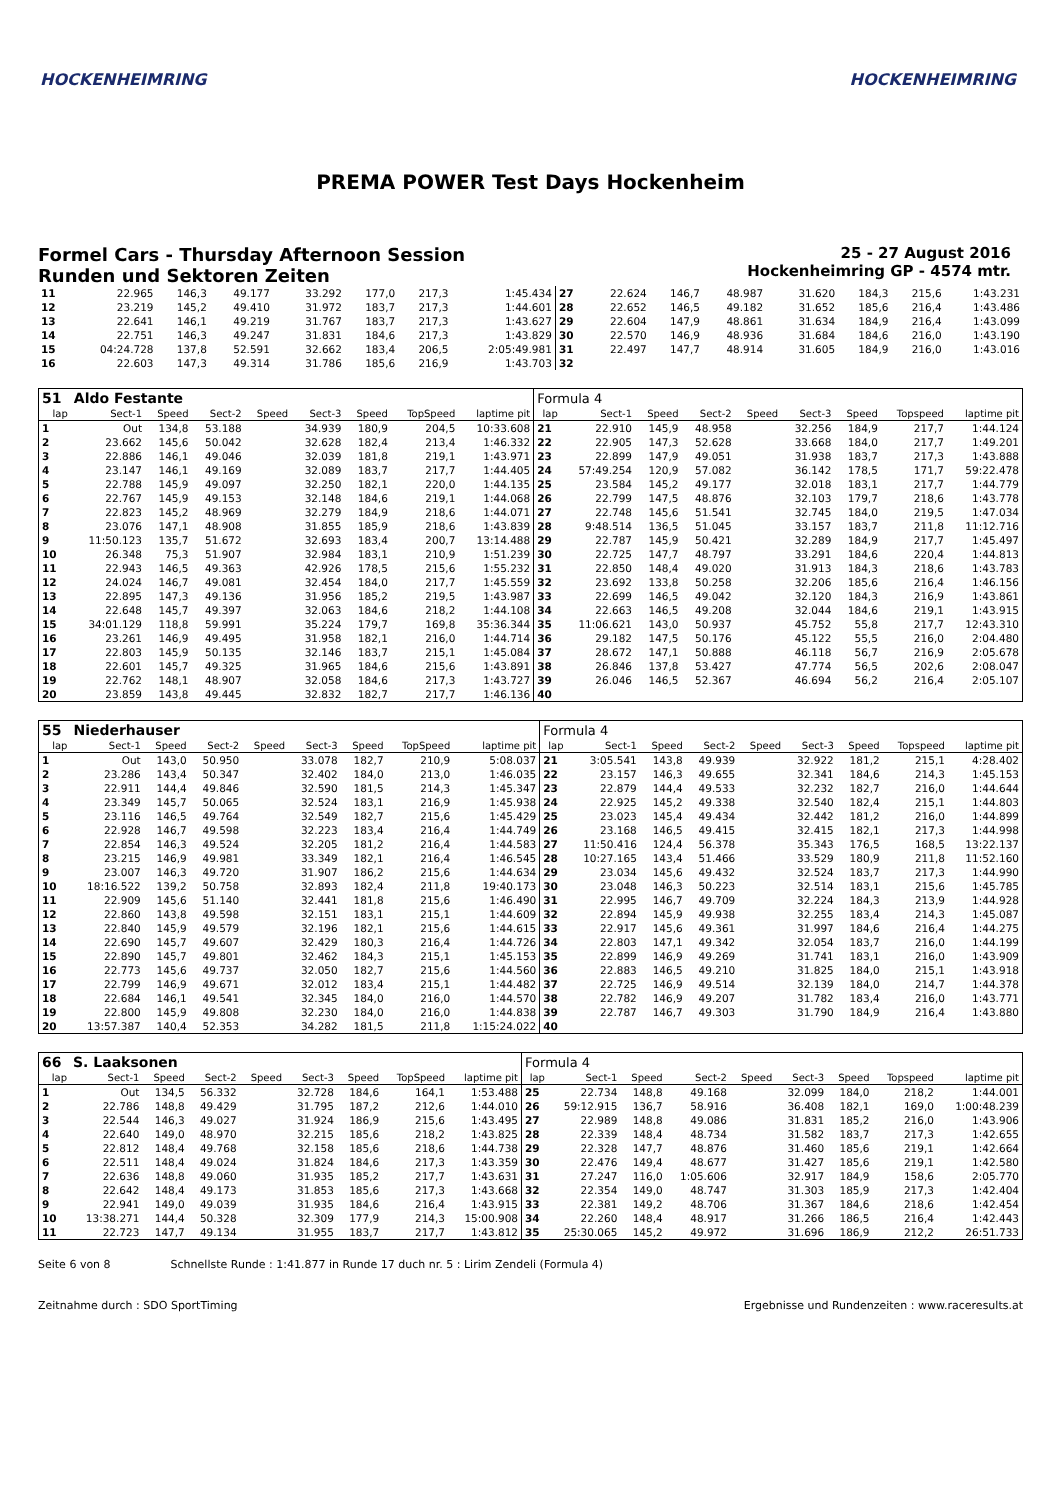HOCKENHEIMRING HOCKENHEIMRING
PREMA POWER Test Days Hockenheim
Formel Cars - Thursday Afternoon Session
Runden und Sektoren Zeiten
25 - 27 August 2016
Hockenheimring GP - 4574 mtr.
| 11 | 22.965 | 146,3 | 49.177 | | 33.292 | 177,0 | 217,3 | 1:45.434 | 27 | 22.624 | 146,7 | 48.987 | | 31.620 | 184,3 | 215,6 | 1:43.231 |
| 12 | 23.219 | 145,2 | 49.410 | | 31.972 | 183,7 | 217,3 | 1:44.601 | 28 | 22.652 | 146,5 | 49.182 | | 31.652 | 185,6 | 216,4 | 1:43.486 |
| 13 | 22.641 | 146,1 | 49.219 | | 31.767 | 183,7 | 217,3 | 1:43.627 | 29 | 22.604 | 147,9 | 48.861 | | 31.634 | 184,9 | 216,4 | 1:43.099 |
| 14 | 22.751 | 146,3 | 49.247 | | 31.831 | 184,6 | 217,3 | 1:43.829 | 30 | 22.570 | 146,9 | 48.936 | | 31.684 | 184,6 | 216,0 | 1:43.190 |
| 15 | 04:24.728 | 137,8 | 52.591 | | 32.662 | 183,4 | 206,5 | 2:05:49.981 | 31 | 22.497 | 147,7 | 48.914 | | 31.605 | 184,9 | 216,0 | 1:43.016 |
| 16 | 22.603 | 147,3 | 49.314 | | 31.786 | 185,6 | 216,9 | 1:43.703 | 32 | | | | | | | | |
| 51 | Aldo Festante | | | | | | | | Formula 4 | | | | | | | | |
| lap | Sect-1 | Speed | Sect-2 | Speed | Sect-3 | Speed | TopSpeed | laptime pit | lap | Sect-1 | Speed | Sect-2 | Speed | Sect-3 | Speed | Topspeed | laptime pit |
| 1 | Out | 134,8 | 53.188 | | 34.939 | 180,9 | 204,5 | 10:33.608 | 21 | 22.910 | 145,9 | 48.958 | | 32.256 | 184,9 | 217,7 | 1:44.124 |
| 2 | 23.662 | 145,6 | 50.042 | | 32.628 | 182,4 | 213,4 | 1:46.332 | 22 | 22.905 | 147,3 | 52.628 | | 33.668 | 184,0 | 217,7 | 1:49.201 |
| 3 | 22.886 | 146,1 | 49.046 | | 32.039 | 181,8 | 219,1 | 1:43.971 | 23 | 22.899 | 147,9 | 49.051 | | 31.938 | 183,7 | 217,3 | 1:43.888 |
| 4 | 23.147 | 146,1 | 49.169 | | 32.089 | 183,7 | 217,7 | 1:44.405 | 24 | 57:49.254 | 120,9 | 57.082 | | 36.142 | 178,5 | 171,7 | 59:22.478 |
| 5 | 22.788 | 145,9 | 49.097 | | 32.250 | 182,1 | 220,0 | 1:44.135 | 25 | 23.584 | 145,2 | 49.177 | | 32.018 | 183,1 | 217,7 | 1:44.779 |
| 6 | 22.767 | 145,9 | 49.153 | | 32.148 | 184,6 | 219,1 | 1:44.068 | 26 | 22.799 | 147,5 | 48.876 | | 32.103 | 179,7 | 218,6 | 1:43.778 |
| 7 | 22.823 | 145,2 | 48.969 | | 32.279 | 184,9 | 218,6 | 1:44.071 | 27 | 22.748 | 145,6 | 51.541 | | 32.745 | 184,0 | 219,5 | 1:47.034 |
| 8 | 23.076 | 147,1 | 48.908 | | 31.855 | 185,9 | 218,6 | 1:43.839 | 28 | 9:48.514 | 136,5 | 51.045 | | 33.157 | 183,7 | 211,8 | 11:12.716 |
| 9 | 11:50.123 | 135,7 | 51.672 | | 32.693 | 183,4 | 200,7 | 13:14.488 | 29 | 22.787 | 145,9 | 50.421 | | 32.289 | 184,9 | 217,7 | 1:45.497 |
| 10 | 26.348 | 75,3 | 51.907 | | 32.984 | 183,1 | 210,9 | 1:51.239 | 30 | 22.725 | 147,7 | 48.797 | | 33.291 | 184,6 | 220,4 | 1:44.813 |
| 11 | 22.943 | 146,5 | 49.363 | | 42.926 | 178,5 | 215,6 | 1:55.232 | 31 | 22.850 | 148,4 | 49.020 | | 31.913 | 184,3 | 218,6 | 1:43.783 |
| 12 | 24.024 | 146,7 | 49.081 | | 32.454 | 184,0 | 217,7 | 1:45.559 | 32 | 23.692 | 133,8 | 50.258 | | 32.206 | 185,6 | 216,4 | 1:46.156 |
| 13 | 22.895 | 147,3 | 49.136 | | 31.956 | 185,2 | 219,5 | 1:43.987 | 33 | 22.699 | 146,5 | 49.042 | | 32.120 | 184,3 | 216,9 | 1:43.861 |
| 14 | 22.648 | 145,7 | 49.397 | | 32.063 | 184,6 | 218,2 | 1:44.108 | 34 | 22.663 | 146,5 | 49.208 | | 32.044 | 184,6 | 219,1 | 1:43.915 |
| 15 | 34:01.129 | 118,8 | 59.991 | | 35.224 | 179,7 | 169,8 | 35:36.344 | 35 | 11:06.621 | 143,0 | 50.937 | | 45.752 | 55,8 | 217,7 | 12:43.310 |
| 16 | 23.261 | 146,9 | 49.495 | | 31.958 | 182,1 | 216,0 | 1:44.714 | 36 | 29.182 | 147,5 | 50.176 | | 45.122 | 55,5 | 216,0 | 2:04.480 |
| 17 | 22.803 | 145,9 | 50.135 | | 32.146 | 183,7 | 215,1 | 1:45.084 | 37 | 28.672 | 147,1 | 50.888 | | 46.118 | 56,7 | 216,9 | 2:05.678 |
| 18 | 22.601 | 145,7 | 49.325 | | 31.965 | 184,6 | 215,6 | 1:43.891 | 38 | 26.846 | 137,8 | 53.427 | | 47.774 | 56,5 | 202,6 | 2:08.047 |
| 19 | 22.762 | 148,1 | 48.907 | | 32.058 | 184,6 | 217,3 | 1:43.727 | 39 | 26.046 | 146,5 | 52.367 | | 46.694 | 56,2 | 216,4 | 2:05.107 |
| 20 | 23.859 | 143,8 | 49.445 | | 32.832 | 182,7 | 217,7 | 1:46.136 | 40 | | | | | | | | |
| 55 | Niederhauser | | | | | | | | Formula 4 | | | | | | | | |
| lap | Sect-1 | Speed | Sect-2 | Speed | Sect-3 | Speed | TopSpeed | laptime pit | lap | Sect-1 | Speed | Sect-2 | Speed | Sect-3 | Speed | Topspeed | laptime pit |
| 1 | Out | 143,0 | 50.950 | | 33.078 | 182,7 | 210,9 | 5:08.037 | 21 | 3:05.541 | 143,8 | 49.939 | | 32.922 | 181,2 | 215,1 | 4:28.402 |
| 2 | 23.286 | 143,4 | 50.347 | | 32.402 | 184,0 | 213,0 | 1:46.035 | 22 | 23.157 | 146,3 | 49.655 | | 32.341 | 184,6 | 214,3 | 1:45.153 |
| 3 | 22.911 | 144,4 | 49.846 | | 32.590 | 181,5 | 214,3 | 1:45.347 | 23 | 22.879 | 144,4 | 49.533 | | 32.232 | 182,7 | 216,0 | 1:44.644 |
| 4 | 23.349 | 145,7 | 50.065 | | 32.524 | 183,1 | 216,9 | 1:45.938 | 24 | 22.925 | 145,2 | 49.338 | | 32.540 | 182,4 | 215,1 | 1:44.803 |
| 5 | 23.116 | 146,5 | 49.764 | | 32.549 | 182,7 | 215,6 | 1:45.429 | 25 | 23.023 | 145,4 | 49.434 | | 32.442 | 181,2 | 216,0 | 1:44.899 |
| 6 | 22.928 | 146,7 | 49.598 | | 32.223 | 183,4 | 216,4 | 1:44.749 | 26 | 23.168 | 146,5 | 49.415 | | 32.415 | 182,1 | 217,3 | 1:44.998 |
| 7 | 22.854 | 146,3 | 49.524 | | 32.205 | 181,2 | 216,4 | 1:44.583 | 27 | 11:50.416 | 124,4 | 56.378 | | 35.343 | 176,5 | 168,5 | 13:22.137 |
| 8 | 23.215 | 146,9 | 49.981 | | 33.349 | 182,1 | 216,4 | 1:46.545 | 28 | 10:27.165 | 143,4 | 51.466 | | 33.529 | 180,9 | 211,8 | 11:52.160 |
| 9 | 23.007 | 146,3 | 49.720 | | 31.907 | 186,2 | 215,6 | 1:44.634 | 29 | 23.034 | 145,6 | 49.432 | | 32.524 | 183,7 | 217,3 | 1:44.990 |
| 10 | 18:16.522 | 139,2 | 50.758 | | 32.893 | 182,4 | 211,8 | 19:40.173 | 30 | 23.048 | 146,3 | 50.223 | | 32.514 | 183,1 | 215,6 | 1:45.785 |
| 11 | 22.909 | 145,6 | 51.140 | | 32.441 | 181,8 | 215,6 | 1:46.490 | 31 | 22.995 | 146,7 | 49.709 | | 32.224 | 184,3 | 213,9 | 1:44.928 |
| 12 | 22.860 | 143,8 | 49.598 | | 32.151 | 183,1 | 215,1 | 1:44.609 | 32 | 22.894 | 145,9 | 49.938 | | 32.255 | 183,4 | 214,3 | 1:45.087 |
| 13 | 22.840 | 145,9 | 49.579 | | 32.196 | 182,1 | 215,6 | 1:44.615 | 33 | 22.917 | 145,6 | 49.361 | | 31.997 | 184,6 | 216,4 | 1:44.275 |
| 14 | 22.690 | 145,7 | 49.607 | | 32.429 | 180,3 | 216,4 | 1:44.726 | 34 | 22.803 | 147,1 | 49.342 | | 32.054 | 183,7 | 216,0 | 1:44.199 |
| 15 | 22.890 | 145,7 | 49.801 | | 32.462 | 184,3 | 215,1 | 1:45.153 | 35 | 22.899 | 146,9 | 49.269 | | 31.741 | 183,1 | 216,0 | 1:43.909 |
| 16 | 22.773 | 145,6 | 49.737 | | 32.050 | 182,7 | 215,6 | 1:44.560 | 36 | 22.883 | 146,5 | 49.210 | | 31.825 | 184,0 | 215,1 | 1:43.918 |
| 17 | 22.799 | 146,9 | 49.671 | | 32.012 | 183,4 | 215,1 | 1:44.482 | 37 | 22.725 | 146,9 | 49.514 | | 32.139 | 184,0 | 214,7 | 1:44.378 |
| 18 | 22.684 | 146,1 | 49.541 | | 32.345 | 184,0 | 216,0 | 1:44.570 | 38 | 22.782 | 146,9 | 49.207 | | 31.782 | 183,4 | 216,0 | 1:43.771 |
| 19 | 22.800 | 145,9 | 49.808 | | 32.230 | 184,0 | 216,0 | 1:44.838 | 39 | 22.787 | 146,7 | 49.303 | | 31.790 | 184,9 | 216,4 | 1:43.880 |
| 20 | 13:57.387 | 140,4 | 52.353 | | 34.282 | 181,5 | 211,8 | 1:15:24.022 | 40 | | | | | | | | |
| 66 | S. Laaksonen | | | | | | | | Formula 4 | | | | | | | | |
| lap | Sect-1 | Speed | Sect-2 | Speed | Sect-3 | Speed | TopSpeed | laptime pit | lap | Sect-1 | Speed | Sect-2 | Speed | Sect-3 | Speed | Topspeed | laptime pit |
| 1 | Out | 134,5 | 56.332 | | 32.728 | 184,6 | 164,1 | 1:53.488 | 25 | 22.734 | 148,8 | 49.168 | | 32.099 | 184,0 | 218,2 | 1:44.001 |
| 2 | 22.786 | 148,8 | 49.429 | | 31.795 | 187,2 | 212,6 | 1:44.010 | 26 | 59:12.915 | 136,7 | 58.916 | | 36.408 | 182,1 | 169,0 | 1:00:48.239 |
| 3 | 22.544 | 146,3 | 49.027 | | 31.924 | 186,9 | 215,6 | 1:43.495 | 27 | 22.989 | 148,8 | 49.086 | | 31.831 | 185,2 | 216,0 | 1:43.906 |
| 4 | 22.640 | 149,0 | 48.970 | | 32.215 | 185,6 | 218,2 | 1:43.825 | 28 | 22.339 | 148,4 | 48.734 | | 31.582 | 183,7 | 217,3 | 1:42.655 |
| 5 | 22.812 | 148,4 | 49.768 | | 32.158 | 185,6 | 218,6 | 1:44.738 | 29 | 22.328 | 147,7 | 48.876 | | 31.460 | 185,6 | 219,1 | 1:42.664 |
| 6 | 22.511 | 148,4 | 49.024 | | 31.824 | 184,6 | 217,3 | 1:43.359 | 30 | 22.476 | 149,4 | 48.677 | | 31.427 | 185,6 | 219,1 | 1:42.580 |
| 7 | 22.636 | 148,8 | 49.060 | | 31.935 | 185,2 | 217,7 | 1:43.631 | 31 | 27.247 | 116,0 | 1:05.606 | | 32.917 | 184,9 | 158,6 | 2:05.770 |
| 8 | 22.642 | 148,4 | 49.173 | | 31.853 | 185,6 | 217,3 | 1:43.668 | 32 | 22.354 | 149,0 | 48.747 | | 31.303 | 185,9 | 217,3 | 1:42.404 |
| 9 | 22.941 | 149,0 | 49.039 | | 31.935 | 184,6 | 216,4 | 1:43.915 | 33 | 22.381 | 149,2 | 48.706 | | 31.367 | 184,6 | 218,6 | 1:42.454 |
| 10 | 13:38.271 | 144,4 | 50.328 | | 32.309 | 177,9 | 214,3 | 15:00.908 | 34 | 22.260 | 148,4 | 48.917 | | 31.266 | 186,5 | 216,4 | 1:42.443 |
| 11 | 22.723 | 147,7 | 49.134 | | 31.955 | 183,7 | 217,7 | 1:43.812 | 35 | 25:30.065 | 145,2 | 49.972 | | 31.696 | 186,9 | 212,2 | 26:51.733 |
Seite 6 von 8 Schnellste Runde : 1:41.877 in Runde 17 duch nr. 5 : Lirim Zendeli (Formula 4)
Zeitnahme durch : SDO SportTiming Ergebnisse und Rundenzeiten : www.raceresults.at